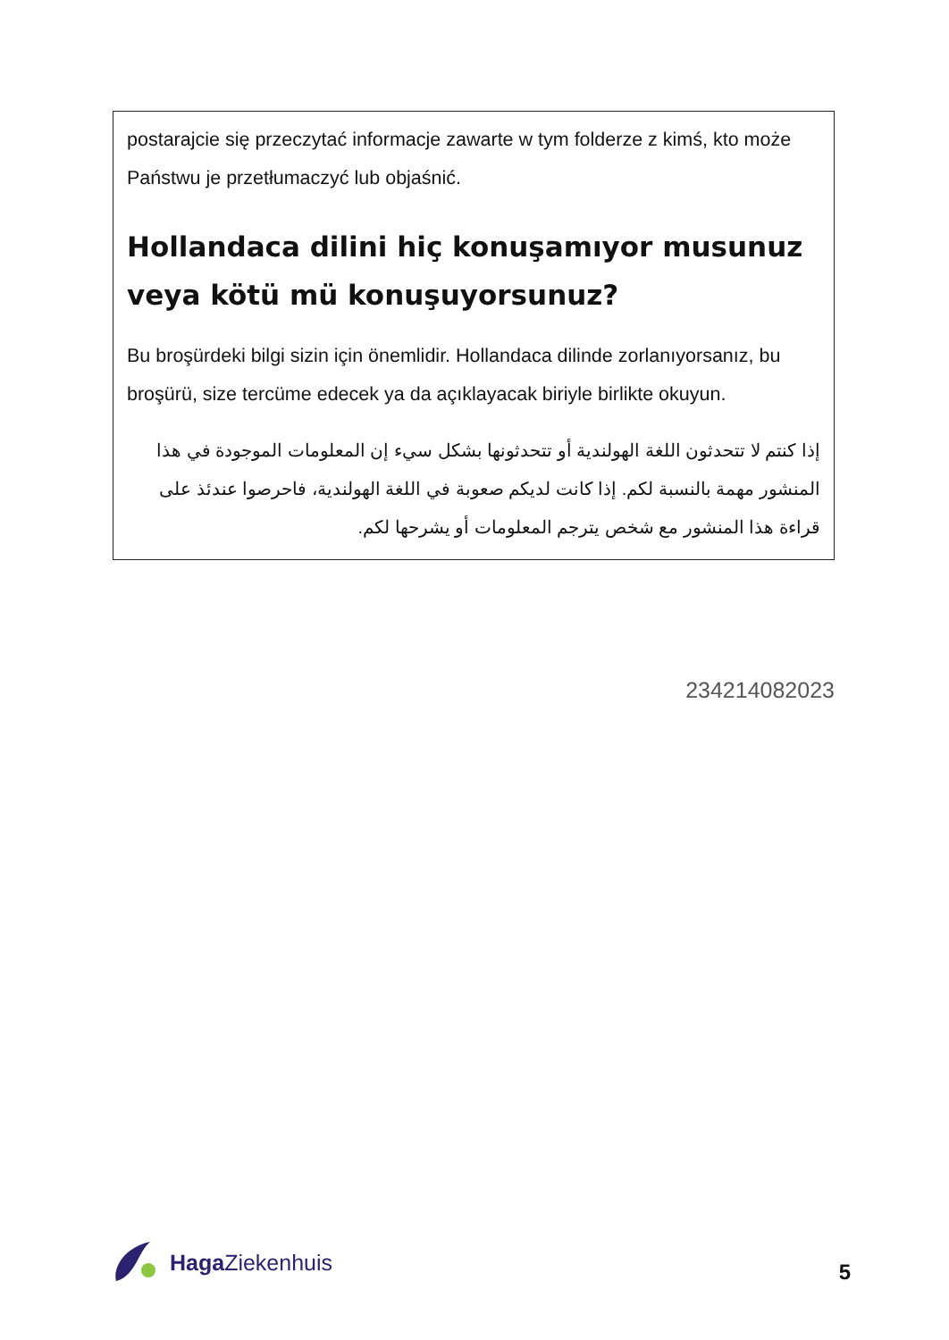postarajcie się przeczytać informacje zawarte w tym folderze z kimś, kto może Państwu je przetłumaczyć lub objaśnić.
Hollandaca dilini hiç konuşamıyor musunuz veya kötü mü konuşuyorsunuz?
Bu broşürdeki bilgi sizin için önemlidir. Hollandaca dilinde zorlanıyorsanız, bu broşürü, size tercüme edecek ya da açıklayacak biriyle birlikte okuyun.
إذا كنتم لا تتحدثون اللغة الهولندية أو تتحدثونها بشكل سيء إن المعلومات الموجودة في هذا المنشور مهمة بالنسبة لكم. إذا كانت لديكم صعوبة في اللغة الهولندية، فاحرصوا عندئذ على قراءة هذا المنشور مع شخص يترجم المعلومات أو يشرحها لكم.
234214082023
Haga Ziekenhuis
5